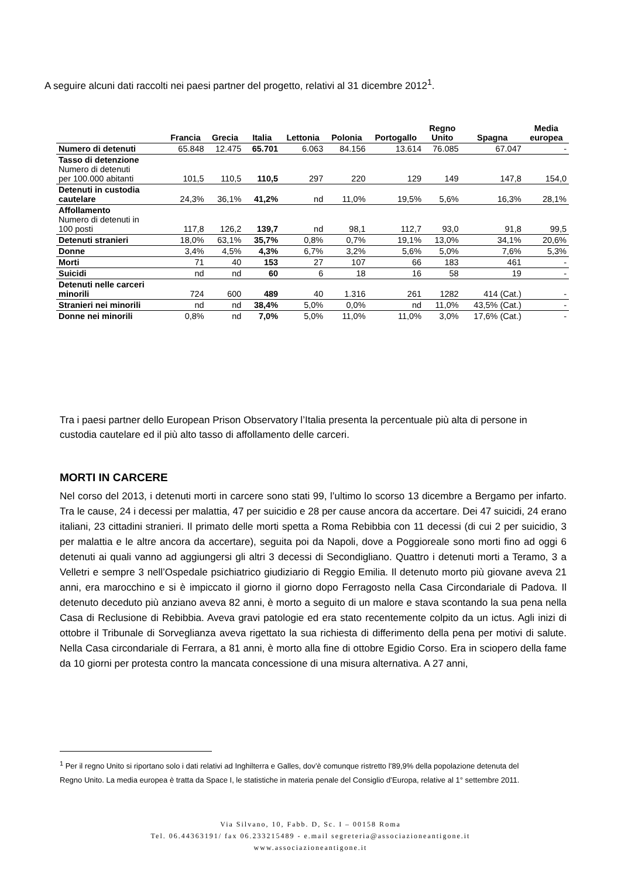A seguire alcuni dati raccolti nei paesi partner del progetto, relativi al 31 dicembre 2012<sup>1</sup>.
| | Francia | Grecia | Italia | Lettonia | Polonia | Portogallo | Regno Unito | Spagna | Media europea |
| --- | --- | --- | --- | --- | --- | --- | --- | --- | --- |
| Numero di detenuti | 65.848 | 12.475 | 65.701 | 6.063 | 84.156 | 13.614 | 76.085 | 67.047 | - |
| Tasso di detenzione Numero di detenuti per 100.000 abitanti | 101,5 | 110,5 | 110,5 | 297 | 220 | 129 | 149 | 147,8 | 154,0 |
| Detenuti in custodia cautelare | 24,3% | 36,1% | 41,2% | nd | 11,0% | 19,5% | 5,6% | 16,3% | 28,1% |
| Affollamento Numero di detenuti in 100 posti | 117,8 | 126,2 | 139,7 | nd | 98,1 | 112,7 | 93,0 | 91,8 | 99,5 |
| Detenuti stranieri | 18,0% | 63,1% | 35,7% | 0,8% | 0,7% | 19,1% | 13,0% | 34,1% | 20,6% |
| Donne | 3,4% | 4,5% | 4,3% | 6,7% | 3,2% | 5,6% | 5,0% | 7,6% | 5,3% |
| Morti | 71 | 40 | 153 | 27 | 107 | 66 | 183 | 461 | - |
| Suicidi | nd | nd | 60 | 6 | 18 | 16 | 58 | 19 | - |
| Detenuti nelle carceri minorili | 724 | 600 | 489 | 40 | 1.316 | 261 | 1282 | 414 (Cat.) | - |
| Stranieri nei minorili | nd | nd | 38,4% | 5,0% | 0,0% | nd | 11,0% | 43,5% (Cat.) | - |
| Donne nei minorili | 0,8% | nd | 7,0% | 5,0% | 11,0% | 11,0% | 3,0% | 17,6% (Cat.) | - |
Tra i paesi partner dello European Prison Observatory l’Italia presenta la percentuale più alta di persone in custodia cautelare ed il più alto tasso di affollamento delle carceri.
MORTI IN CARCERE
Nel corso del 2013, i detenuti morti in carcere sono stati 99, l’ultimo lo scorso 13 dicembre a Bergamo per infarto. Tra le cause, 24 i decessi per malattia, 47 per suicidio e 28 per cause ancora da accertare. Dei 47 suicidi, 24 erano italiani, 23 cittadini stranieri. Il primato delle morti spetta a Roma Rebibbia con 11 decessi (di cui 2 per suicidio, 3 per malattia e le altre ancora da accertare), seguita poi da Napoli, dove a Poggioreale sono morti fino ad oggi 6 detenuti ai quali vanno ad aggiungersi gli altri 3 decessi di Secondigliano. Quattro i detenuti morti a Teramo, 3 a Velletri e sempre 3 nell’Ospedale psichiatrico giudiziario di Reggio Emilia. Il detenuto morto più giovane aveva 21 anni, era marocchino e si è impiccato il giorno il giorno dopo Ferragosto nella Casa Circondariale di Padova. Il detenuto deceduto più anziano aveva 82 anni, è morto a seguito di un malore e stava scontando la sua pena nella Casa di Reclusione di Rebibbia. Aveva gravi patologie ed era stato recentemente colpito da un ictus. Agli inizi di ottobre il Tribunale di Sorveglianza aveva rigettato la sua richiesta di differimento della pena per motivi di salute. Nella Casa circondariale di Ferrara, a 81 anni, è morto alla fine di ottobre Egidio Corso. Era in sciopero della fame da 10 giorni per protesta contro la mancata concessione di una misura alternativa. A 27 anni,
<sup>1</sup> Per il regno Unito si riportano solo i dati relativi ad Inghilterra e Galles, dov’è comunque ristretto l’89,9% della popolazione detenuta del Regno Unito. La media europea è tratta da Space I, le statistiche in materia penale del Consiglio d’Europa, relative al 1° settembre 2011.
Via Silvano, 10, Fabb. D, Sc. I – 00158 Roma
Tel. 06.44363191/ fax 06.233215489 - e.mail segreteria@associazioneantigone.it
www.associazioneantigone.it